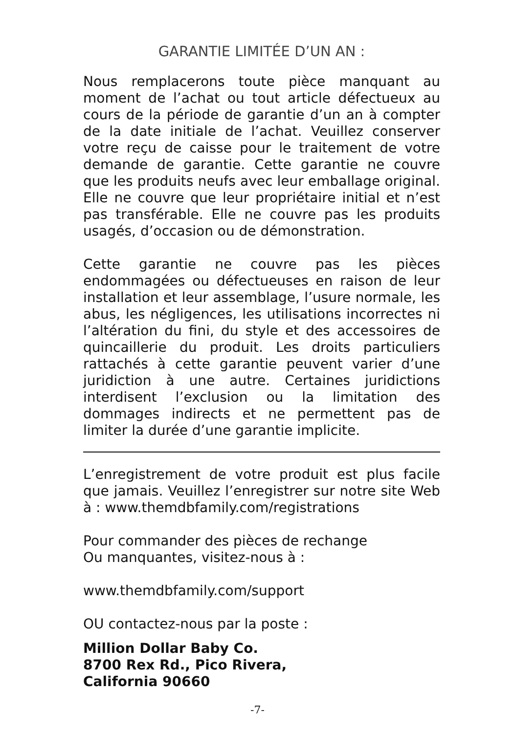GARANTIE LIMITÉE D’UN AN :
Nous remplacerons toute pièce manquant au moment de l’achat ou tout article défectueux au cours de la période de garantie d’un an à compter de la date initiale de l’achat. Veuillez conserver votre reçu de caisse pour le traitement de votre demande de garantie. Cette garantie ne couvre que les produits neufs avec leur emballage original. Elle ne couvre que leur propriétaire initial et n’est pas transférable. Elle ne couvre pas les produits usagés, d’occasion ou de démonstration.
Cette garantie ne couvre pas les pièces endommagées ou défectueuses en raison de leur installation et leur assemblage, l’usure normale, les abus, les négligences, les utilisations incorrectes ni l’altération du fini, du style et des accessoires de quincaillerie du produit. Les droits particuliers rattachés à cette garantie peuvent varier d’une juridiction à une autre. Certaines juridictions interdisent l’exclusion ou la limitation des dommages indirects et ne permettent pas de limiter la durée d’une garantie implicite.
L’enregistrement de votre produit est plus facile que jamais. Veuillez l’enregistrer sur notre site Web à : www.themdbfamily.com/registrations
Pour commander des pièces de rechange
Ou manquantes, visitez-nous à :
www.themdbfamily.com/support
OU contactez-nous par la poste :
Million Dollar Baby Co.
8700 Rex Rd., Pico Rivera,
California 90660
-7-